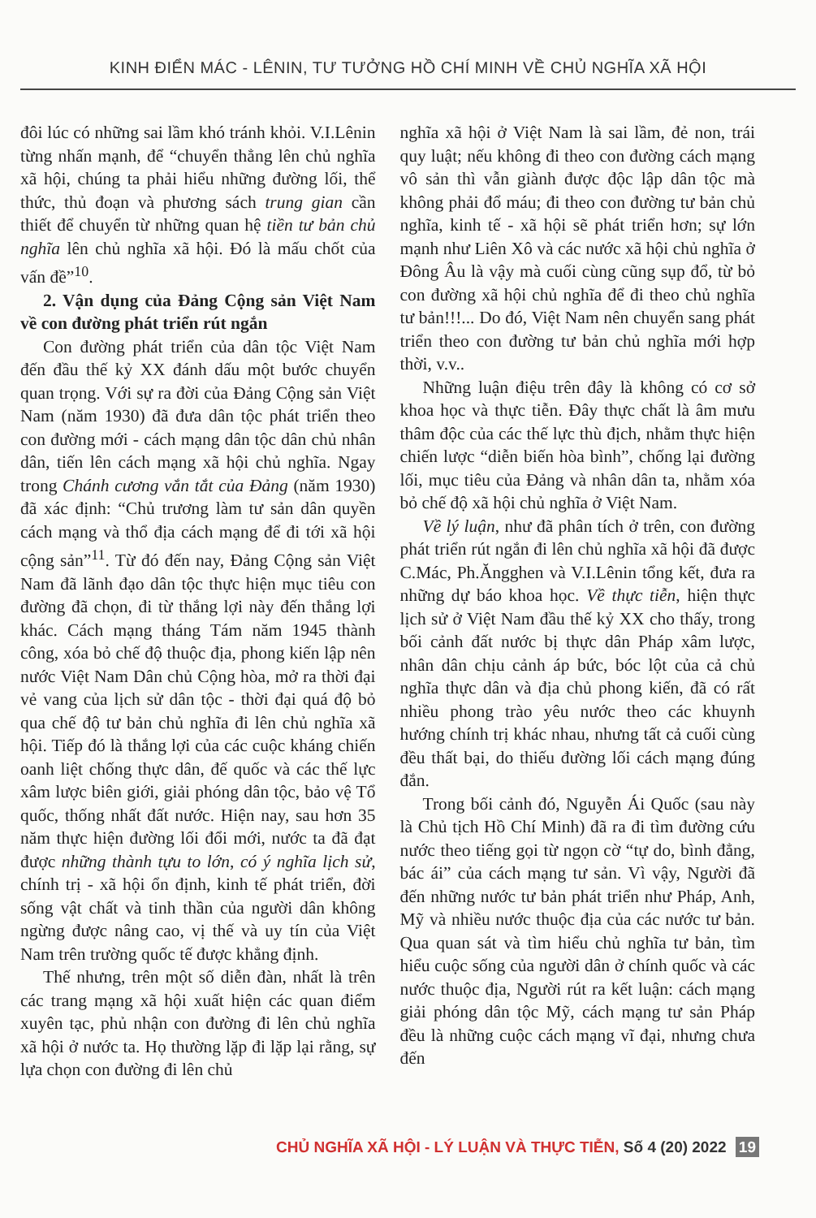KINH ĐIỂN MÁC - LÊNIN, TƯ TƯỞNG HỒ CHÍ MINH VỀ CHỦ NGHĨA XÃ HỘI
đôi lúc có những sai lầm khó tránh khỏi. V.I.Lênin từng nhấn mạnh, để “chuyển thẳng lên chủ nghĩa xã hội, chúng ta phải hiểu những đường lối, thể thức, thủ đoạn và phương sách trung gian cần thiết để chuyển từ những quan hệ tiền tư bản chủ nghĩa lên chủ nghĩa xã hội. Đó là mấu chốt của vấn đề”<sup>10</sup>.
2. Vận dụng của Đảng Cộng sản Việt Nam về con đường phát triển rút ngắn
Con đường phát triển của dân tộc Việt Nam đến đầu thế kỷ XX đánh dấu một bước chuyển quan trọng. Với sự ra đời của Đảng Cộng sản Việt Nam (năm 1930) đã đưa dân tộc phát triển theo con đường mới - cách mạng dân tộc dân chủ nhân dân, tiến lên cách mạng xã hội chủ nghĩa. Ngay trong Chánh cương vắn tắt của Đảng (năm 1930) đã xác định: “Chủ trương làm tư sản dân quyền cách mạng và thổ địa cách mạng để đi tới xã hội cộng sản”<sup>11</sup>. Từ đó đến nay, Đảng Cộng sản Việt Nam đã lãnh đạo dân tộc thực hiện mục tiêu con đường đã chọn, đi từ thắng lợi này đến thắng lợi khác. Cách mạng tháng Tám năm 1945 thành công, xóa bỏ chế độ thuộc địa, phong kiến lập nên nước Việt Nam Dân chủ Cộng hòa, mở ra thời đại vẻ vang của lịch sử dân tộc - thời đại quá độ bỏ qua chế độ tư bản chủ nghĩa đi lên chủ nghĩa xã hội. Tiếp đó là thắng lợi của các cuộc kháng chiến oanh liệt chống thực dân, đế quốc và các thế lực xâm lược biên giới, giải phóng dân tộc, bảo vệ Tổ quốc, thống nhất đất nước. Hiện nay, sau hơn 35 năm thực hiện đường lối đổi mới, nước ta đã đạt được những thành tựu to lớn, có ý nghĩa lịch sử, chính trị - xã hội ổn định, kinh tế phát triển, đời sống vật chất và tinh thần của người dân không ngừng được nâng cao, vị thế và uy tín của Việt Nam trên trường quốc tế được khẳng định.
Thế nhưng, trên một số diễn đàn, nhất là trên các trang mạng xã hội xuất hiện các quan điểm xuyên tạc, phủ nhận con đường đi lên chủ nghĩa xã hội ở nước ta. Họ thường lặp đi lặp lại rằng, sự lựa chọn con đường đi lên chủ
nghĩa xã hội ở Việt Nam là sai lầm, đẻ non, trái quy luật; nếu không đi theo con đường cách mạng vô sản thì vẫn giành được độc lập dân tộc mà không phải đổ máu; đi theo con đường tư bản chủ nghĩa, kinh tế - xã hội sẽ phát triển hơn; sự lớn mạnh như Liên Xô và các nước xã hội chủ nghĩa ở Đông Âu là vậy mà cuối cùng cũng sụp đổ, từ bỏ con đường xã hội chủ nghĩa để đi theo chủ nghĩa tư bản!!!... Do đó, Việt Nam nên chuyển sang phát triển theo con đường tư bản chủ nghĩa mới hợp thời, v.v..
Những luận điệu trên đây là không có cơ sở khoa học và thực tiễn. Đây thực chất là âm mưu thâm độc của các thế lực thù địch, nhằm thực hiện chiến lược “diễn biến hòa bình”, chống lại đường lối, mục tiêu của Đảng và nhân dân ta, nhằm xóa bỏ chế độ xã hội chủ nghĩa ở Việt Nam.
Về lý luận, như đã phân tích ở trên, con đường phát triển rút ngắn đi lên chủ nghĩa xã hội đã được C.Mác, Ph.Ăngghen và V.I.Lênin tổng kết, đưa ra những dự báo khoa học. Về thực tiễn, hiện thực lịch sử ở Việt Nam đầu thế kỷ XX cho thấy, trong bối cảnh đất nước bị thực dân Pháp xâm lược, nhân dân chịu cảnh áp bức, bóc lột của cả chủ nghĩa thực dân và địa chủ phong kiến, đã có rất nhiều phong trào yêu nước theo các khuynh hướng chính trị khác nhau, nhưng tất cả cuối cùng đều thất bại, do thiếu đường lối cách mạng đúng đắn.
Trong bối cảnh đó, Nguyễn Ái Quốc (sau này là Chủ tịch Hồ Chí Minh) đã ra đi tìm đường cứu nước theo tiếng gọi từ ngọn cờ “tự do, bình đẳng, bác ái” của cách mạng tư sản. Vì vậy, Người đã đến những nước tư bản phát triển như Pháp, Anh, Mỹ và nhiều nước thuộc địa của các nước tư bản. Qua quan sát và tìm hiểu chủ nghĩa tư bản, tìm hiểu cuộc sống của người dân ở chính quốc và các nước thuộc địa, Người rút ra kết luận: cách mạng giải phóng dân tộc Mỹ, cách mạng tư sản Pháp đều là những cuộc cách mạng vĩ đại, nhưng chưa đến
CHỦ NGHĨA XÃ HỘI - LÝ LUẬN VÀ THỰC TIỄN, Số 4 (20) 2022 19